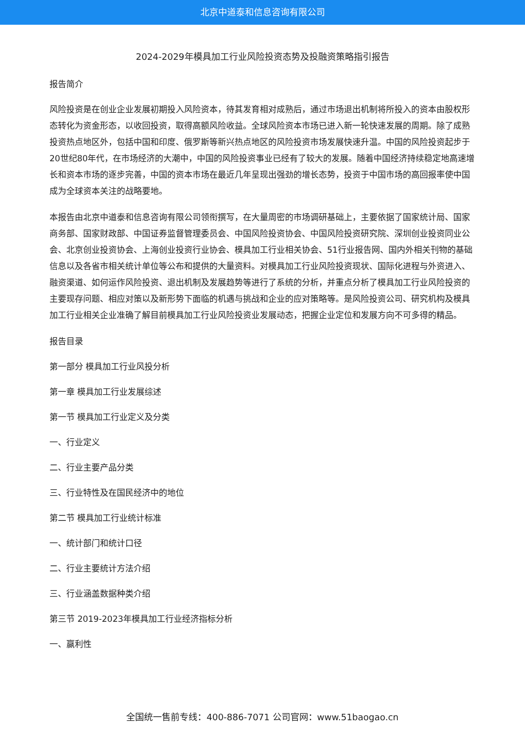北京中道泰和信息咨询有限公司
2024-2029年模具加工行业风险投资态势及投融资策略指引报告
报告简介
风险投资是在创业企业发展初期投入风险资本，待其发育相对成熟后，通过市场退出机制将所投入的资本由股权形态转化为资金形态，以收回投资，取得高额风险收益。全球风险资本市场已进入新一轮快速发展的周期。除了成熟投资热点地区外，包括中国和印度、俄罗斯等新兴热点地区的风险投资市场发展快速升温。中国的风险投资起步于20世纪80年代，在市场经济的大潮中，中国的风险投资事业已经有了较大的发展。随着中国经济持续稳定地高速增长和资本市场的逐步完善，中国的资本市场在最近几年呈现出强劲的增长态势，投资于中国市场的高回报率使中国成为全球资本关注的战略要地。
本报告由北京中道泰和信息咨询有限公司领衔撰写，在大量周密的市场调研基础上，主要依据了国家统计局、国家商务部、国家财政部、中国证券监督管理委员会、中国风险投资协会、中国风险投资研究院、深圳创业投资同业公会、北京创业投资协会、上海创业投资行业协会、模具加工行业相关协会、51行业报告网、国内外相关刊物的基础信息以及各省市相关统计单位等公布和提供的大量资料。对模具加工行业风险投资现状、国际化进程与外资进入、融资渠道、如何运作风险投资、退出机制及发展趋势等进行了系统的分析，并重点分析了模具加工行业风险投资的主要现存问题、相应对策以及新形势下面临的机遇与挑战和企业的应对策略等。是风险投资公司、研究机构及模具加工行业相关企业准确了解目前模具加工行业风险投资业发展动态，把握企业定位和发展方向不可多得的精品。
报告目录
第一部分 模具加工行业风投分析
第一章 模具加工行业发展综述
第一节 模具加工行业定义及分类
一、行业定义
二、行业主要产品分类
三、行业特性及在国民经济中的地位
第二节 模具加工行业统计标准
一、统计部门和统计口径
二、行业主要统计方法介绍
三、行业涵盖数据种类介绍
第三节 2019-2023年模具加工行业经济指标分析
一、赢利性
全国统一售前专线：400-886-7071 公司官网：www.51baogao.cn